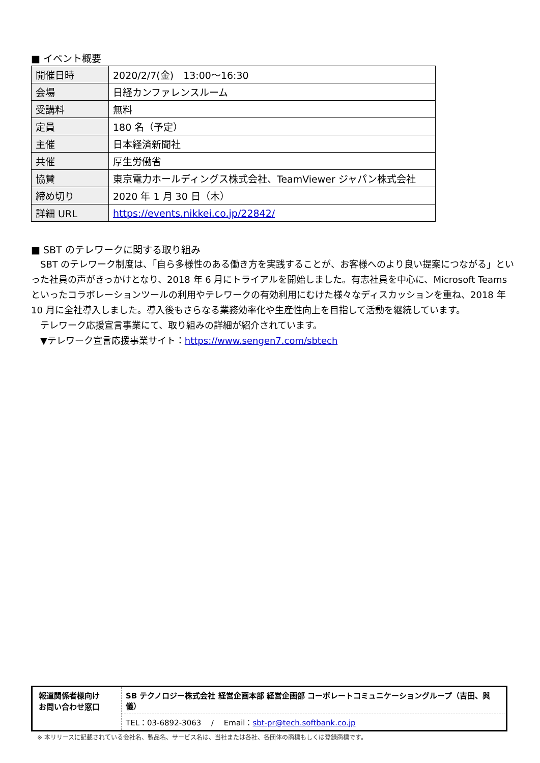■ イベント概要
| 開催日時 | 2020/2/7(金) 13:00～16:30 |
| 会場 | 日経カンファレンスルーム |
| 受講料 | 無料 |
| 定員 | 180 名（予定） |
| 主催 | 日本経済新聞社 |
| 共催 | 厚生労働省 |
| 協賛 | 東京電力ホールディングス株式会社、TeamViewer ジャパン株式会社 |
| 締め切り | 2020 年 1 月 30 日（木） |
| 詳細 URL | https://events.nikkei.co.jp/22842/ |
■ SBT のテレワークに関する取り組み
　SBT のテレワーク制度は、「自ら多様性のある働き方を実践することが、お客様へのより良い提案につながる」といった社員の声がきっかけとなり、2018 年 6 月にトライアルを開始しました。有志社員を中心に、Microsoft Teams といったコラボレーションツールの利用やテレワークの有効利用にむけた様々なディスカッションを重ね、2018 年 10 月に全社導入しました。導入後もさらなる業務効率化や生産性向上を目指して活動を継続しています。
　テレワーク応援宣言事業にて、取り組みの詳細が紹介されています。
　▼テレワーク宣言応援事業サイト：https://www.sengen7.com/sbtech
報道関係者様向け
お問い合わせ窓口
SB テクノロジー株式会社 経営企画本部 経営企画部 コーポレートコミュニケーショングループ（吉田、與儀）
TEL：03-6892-3063　 /　 Email：sbt-pr@tech.softbank.co.jp
※ 本リリースに記載されている会社名、製品名、サービス名は、当社または各社、各団体の商標もしくは登録商標です。